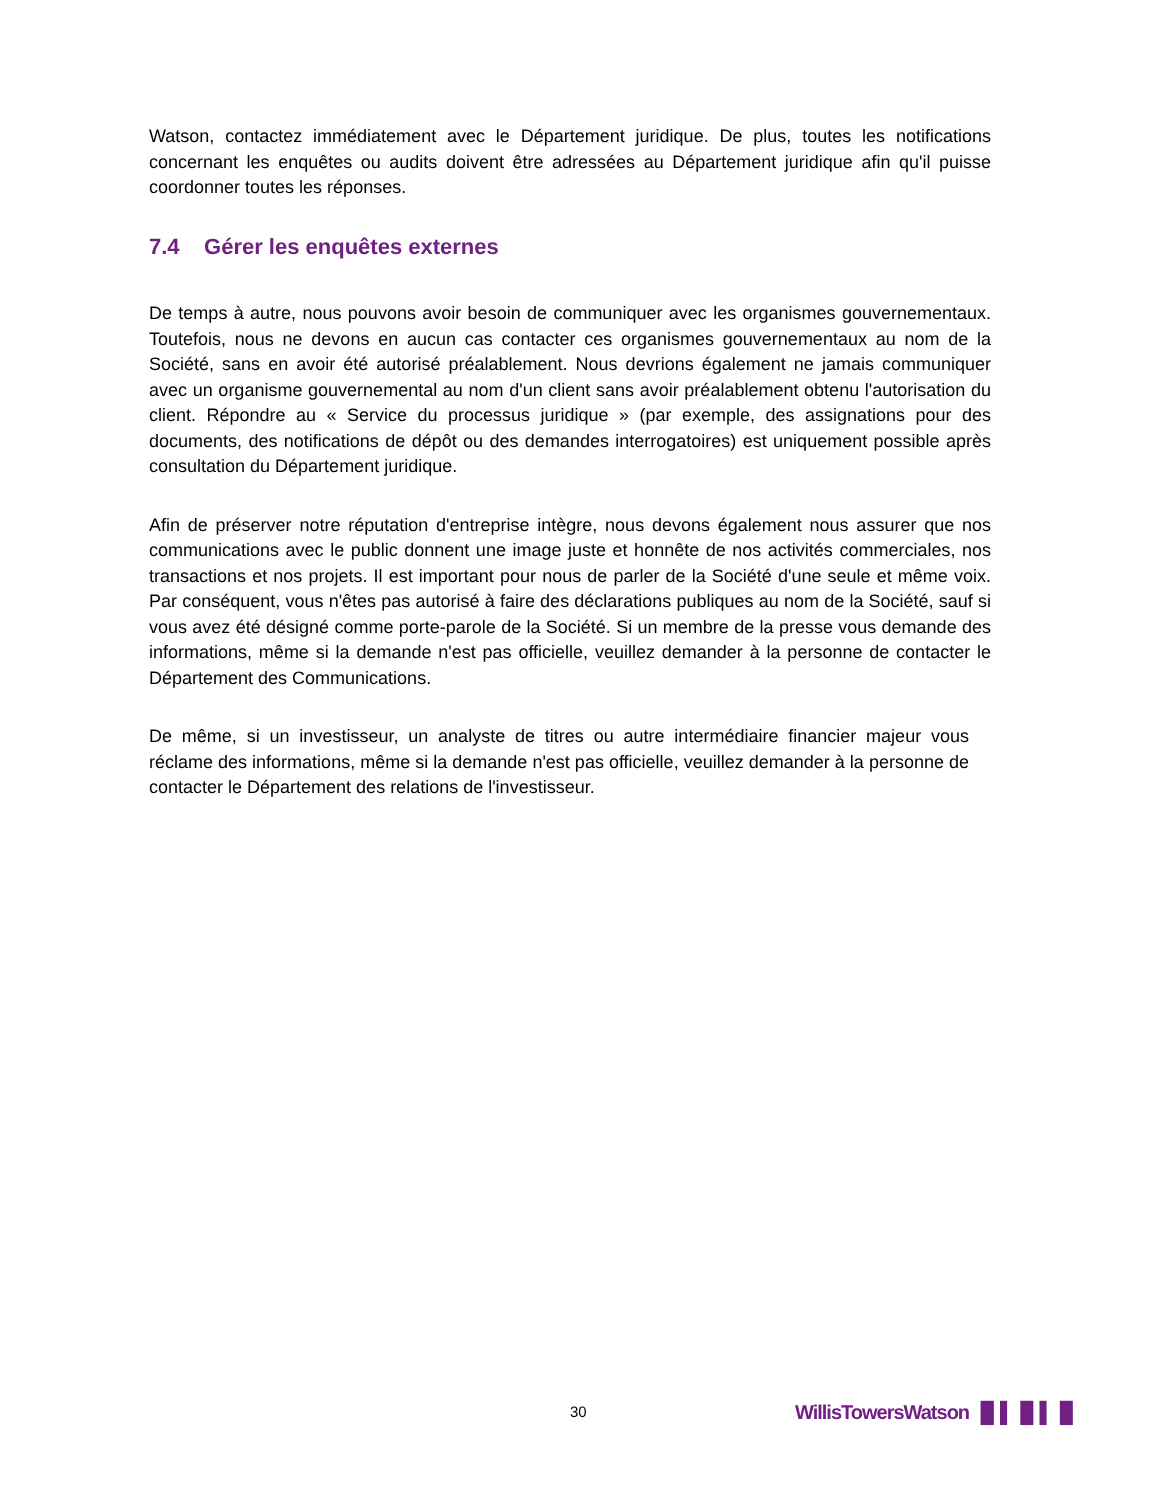Watson, contactez immédiatement avec le Département juridique. De plus, toutes les notifications concernant les enquêtes ou audits doivent être adressées au Département juridique afin qu'il puisse coordonner toutes les réponses.
7.4 Gérer les enquêtes externes
De temps à autre, nous pouvons avoir besoin de communiquer avec les organismes gouvernementaux. Toutefois, nous ne devons en aucun cas contacter ces organismes gouvernementaux au nom de la Société, sans en avoir été autorisé préalablement. Nous devrions également ne jamais communiquer avec un organisme gouvernemental au nom d'un client sans avoir préalablement obtenu l'autorisation du client. Répondre au « Service du processus juridique » (par exemple, des assignations pour des documents, des notifications de dépôt ou des demandes interrogatoires) est uniquement possible après consultation du Département juridique.
Afin de préserver notre réputation d'entreprise intègre, nous devons également nous assurer que nos communications avec le public donnent une image juste et honnête de nos activités commerciales, nos transactions et nos projets. Il est important pour nous de parler de la Société d'une seule et même voix. Par conséquent, vous n'êtes pas autorisé à faire des déclarations publiques au nom de la Société, sauf si vous avez été désigné comme porte-parole de la Société. Si un membre de la presse vous demande des informations, même si la demande n'est pas officielle, veuillez demander à la personne de contacter le Département des Communications.
De même, si un investisseur, un analyste de titres ou autre intermédiaire financier majeur vous réclame des informations, même si la demande n'est pas officielle, veuillez demander à la personne de contacter le Département des relations de l'investisseur.
30 WillisTowersWatson ▐▌▌▐▌▌▐▌